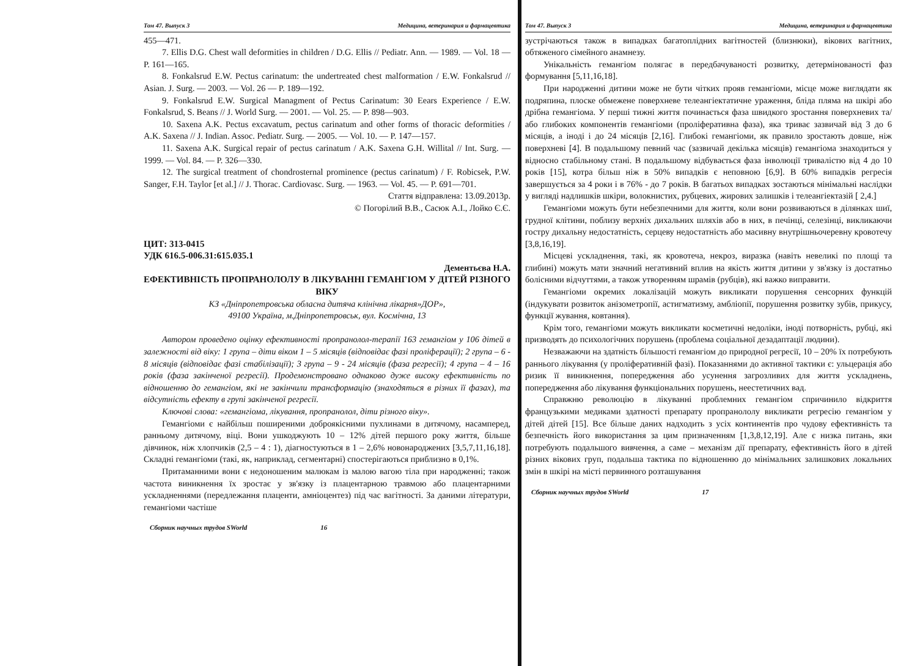Том 47. Выпуск 3 Медицина, ветеринария и фармацевтика
455—471.
7. Ellis D.G. Chest wall deformities in children / D.G. Ellis // Pediatr. Ann. — 1989. — Vol. 18 — P. 161—165.
8. Fonkalsrud E.W. Pectus carinatum: the undertreated chest malformation / E.W. Fonkalsrud // Asian. J. Surg. — 2003. — Vol. 26 — P. 189—192.
9. Fonkalsrud E.W. Surgical Managment of Pectus Carinatum: 30 Eears Experience / E.W. Fonkalsrud, S. Beans // J. World Surg. — 2001. — Vol. 25. — P. 898—903.
10. Saxena A.K. Pectus excavatum, pectus carinatum and other forms of thoracic deformities / A.K. Saxena // J. Indian. Assoc. Pediatr. Surg. — 2005. — Vol. 10. — P. 147—157.
11. Saxena A.K. Surgical repair of pectus carinatum / A.K. Saxena G.H. Willital // Int. Surg. — 1999. — Vol. 84. — P. 326—330.
12. The surgical treatment of chondrosternal prominence (pectus carinatum) / F. Robicsek, P.W. Sanger, F.H. Taylor [et al.] // J. Thorac. Cardiovasc. Surg. — 1963. — Vol. 45. — P. 691—701.
Стаття відправлена: 13.09.2013р.
© Погорілий В.В., Сасюк А.І., Лойко Є.Є.
ЦИТ: 313-0415
УДК 616.5-006.31:615.035.1
Дементьєва Н.А.
ЕФЕКТИВНІСТЬ ПРОПРАНОЛОЛУ В ЛІКУВАННІ ГЕМАНГІОМ У ДІТЕЙ РІЗНОГО ВІКУ
КЗ «Дніпропетровська обласна дитяча клінічна лікарня»ДОР»,
49100 Україна, м.Дніпропетровськ, вул. Космічна, 13
Автором проведено оцінку ефективності пропранолол-терапії 163 гемангіом у 106 дітей в залежності від віку: 1 група – діти віком 1 – 5 місяців (відповідає фазі проліферації); 2 група – 6 - 8 місяців (відповідає фазі стабілізації); 3 група – 9 - 24 місяців (фаза регресії); 4 група – 4 – 16 років (фаза закінченої регресії). Продемонстровано однаково дуже високу ефективність по відношенню до гемангіом, які не закінчили трансформацію (знаходяться в різних її фазах), та відсутність ефекту в групі закінченої регресії.
Ключові слова: «гемангіома, лікування, пропранолол, діти різного віку».
Гемангіоми є найбільш поширеними доброякісними пухлинами в дитячому, насамперед, ранньому дитячому, віці. Вони ушкоджують 10 – 12% дітей першого року життя, більше дівчинок, ніж хлопчиків (2,5 – 4 : 1), діагностуються в 1 – 2,6% новонароджених [3,5,7,11,16,18]. Складні гемангіоми (такі, як, наприклад, сегментарні) спостерігаються приблизно в 0,1%.
Притаманними вони є недоношеним малюкам із малою вагою тіла при народженні; також частота виникнення їх зростає у зв'язку із плацентарною травмою або плацентарними ускладненнями (передлежання плаценти, амніоцентез) під час вагітності. За даними літератури, гемангіоми частіше
Сборник научных трудов SWorld 16
Том 47. Выпуск 3 Медицина, ветеринария и фармацевтика
зустрічаються також в випадках багатоплідних вагітностей (близнюки), вікових вагітних, обтяженого сімейного анамнезу.
Унікальність гемангіом полягає в передбачуваності розвитку, детермінованості фаз формування [5,11,16,18].
При народженні дитини може не бути чітких прояв гемангіоми, місце може виглядати як подряпина, плоске обмежене поверхневе телеангіектатичне ураження, бліда пляма на шкірі або дрібна гемангіома. У перші тижні життя починається фаза швидкого зростання поверхневих та/або глибоких компонентів гемангіоми (проліферативна фаза), яка триває зазвичай від 3 до 6 місяців, а іноді і до 24 місяців [2,16]. Глибокі гемангіоми, як правило зростають довше, ніж поверхневі [4]. В подальшому певний час (зазвичай декілька місяців) гемангіома знаходиться у відносно стабільному стані. В подальшому відбувається фаза інволюції тривалістю від 4 до 10 років [15], котра більш ніж в 50% випадків є неповною [6,9]. В 60% випадків регресія завершується за 4 роки і в 76% - до 7 років. В багатьох випадках зостаються мінімальні наслідки у вигляді надлишків шкіри, волокнистих, рубцевих, жирових залишків і телеангіектазій [ 2,4.]
Гемангіоми можуть бути небезпечними для життя, коли вони розвиваються в ділянках шиї, грудної клітини, поблизу верхніх дихальних шляхів або в них, в печінці, селезінці, викликаючи гостру дихальну недостатність, серцеву недостатність або масивну внутрішньочеревну кровотечу [3,8,16,19].
Місцеві ускладнення, такі, як кровотеча, некроз, виразка (навіть невеликі по площі та глибині) можуть мати значний негативний вплив на якість життя дитини у зв'язку із достатньо болісними відчуттями, а також утворенням шрамів (рубців), які важко виправити.
Гемангіоми окремих локалізацій можуть викликати порушення сенсорних функцій (індукувати розвиток анізометропії, астигматизму, амбліопії, порушення розвитку зубів, прикусу, функції жування, ковтання).
Крім того, гемангіоми можуть викликати косметичні недоліки, іноді потворність, рубці, які призводять до психологічних порушень (проблема соціальної дезадаптації людини).
Незважаючи на здатність більшості гемангіом до природної регресії, 10 – 20% їх потребують раннього лікування (у проліферативній фазі). Показаннями до активної тактики є: ульцерація або ризик її виникнення, попередження або усунення загрозливих для життя ускладнень, попередження або лікування функціональних порушень, неестетичних вад.
Справжню революцію в лікуванні проблемних гемангіом спричинило відкриття французькими медиками здатності препарату пропранололу викликати регресію гемангіом у дітей дітей [15]. Все більше даних надходить з усіх континентів про чудову ефективність та безпечність його використання за цим призначенням [1,3,8,12,19]. Але є низка питань, яки потребують подальшого вивчення, а саме – механізм дії препарату, ефективність його в дітей різних вікових груп, подальша тактика по відношенню до мінімальних залишкових локальних змін в шкірі на місті первинного розташування
Сборник научных трудов SWorld 17